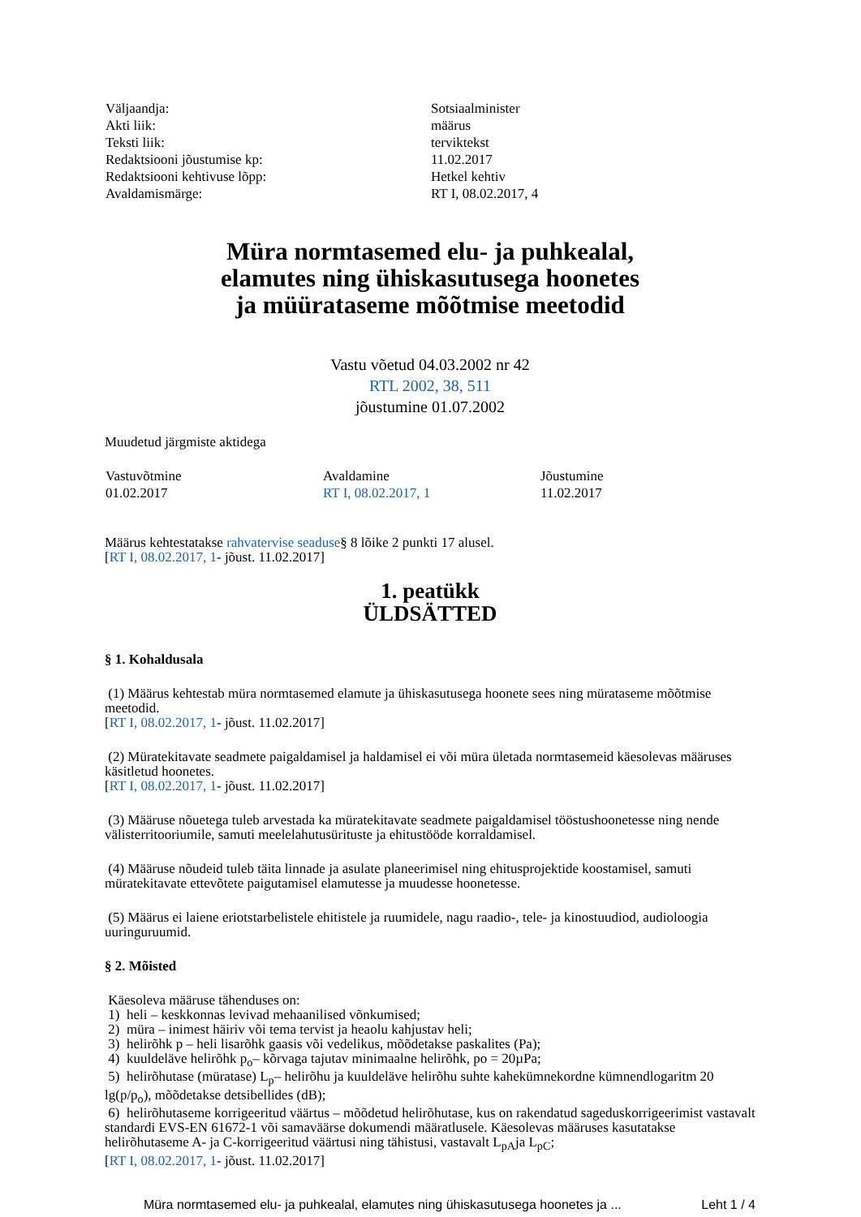| Väljaandja: | Sotsiaalminister |
| Akti liik: | määrus |
| Teksti liik: | terviktekst |
| Redaktsiooni jõustumise kp: | 11.02.2017 |
| Redaktsiooni kehtivuse lõpp: | Hetkel kehtiv |
| Avaldamismärge: | RT I, 08.02.2017, 4 |
Müra normtasemed elu- ja puhkealal,
elamutes ning ühiskasutusega hoonetes
ja müürataseme mõõtmise meetodid
Vastu võetud 04.03.2002 nr 42
RTL 2002, 38, 511
jõustumine 01.07.2002
Muudetud järgmiste aktidega
| Vastuvõtmine | Avaldamine | Jõustumine |
| 01.02.2017 | RT I, 08.02.2017, 1 | 11.02.2017 |
Määrus kehtestatakse rahvatervise seaduse§ 8 lõike 2 punkti 17 alusel.
[RT I, 08.02.2017, 1- jõust. 11.02.2017]
1. peatükk
ÜLDSÄTTED
§ 1. Kohaldusala
(1) Määrus kehtestab müra normtasemed elamute ja ühiskasutusega hoonete sees ning mürataseme mõõtmise meetodid.
[RT I, 08.02.2017, 1- jõust. 11.02.2017]
(2) Müratekitavate seadmete paigaldamisel ja haldamisel ei või müra ületada normtasemeid käesolevas määruses käsitletud hoonetes.
[RT I, 08.02.2017, 1- jõust. 11.02.2017]
(3) Määruse nõuetega tuleb arvestada ka müratekitavate seadmete paigaldamisel tööstushoonetesse ning nende välisterritooriumile, samuti meelelahutusürituste ja ehitustööde korraldamisel.
(4) Määruse nõudeid tuleb täita linnade ja asulate planeerimisel ning ehitusprojektide koostamisel, samuti müratekitavate ettevõtete paigutamisel elamutesse ja muudesse hoonetesse.
(5) Määrus ei laiene eriotstarbelistele ehitistele ja ruumidele, nagu raadio-, tele- ja kinostuudiod, audioloogia uuringuruumid.
§ 2. Mõisted
Käesoleva määruse tähenduses on:
1) heli – keskkonnas levivad mehaanilised võnkumised;
2) müra – inimest häiriv või tema tervist ja heaolu kahjustav heli;
3) helirõhk p – heli lisarõhk gaasis või vedelikus, mõõdetakse paskalites (Pa);
4) kuuldeläve helirõhk p<sub>o</sub>– kõrvaga tajutav minimaalne helirõhk, po = 20µPa;
5) helirõhutase (müratase) L<sub>p</sub>– helirõhu ja kuuldeläve helirõhu suhte kahekümnekordne kümnendlogaritm 20 lg(p/p<sub>o</sub>), mõõdetakse detsibellides (dB);
6) helirõhutaseme korrigeeritud väärtus – mõõdetud helirõhutase, kus on rakendatud sageduskorrigeerimist vastavalt standardi EVS-EN 61672-1 või samaväärse dokumendi määratlusele. Käesolevas määruses kasutatakse helirõhutaseme A- ja C-korrigeeritud väärtusi ning tähistusi, vastavalt L<sub>pA</sub>ja L<sub>pC</sub>;
[RT I, 08.02.2017, 1- jõust. 11.02.2017]
Müra normtasemed elu- ja puhkealal, elamutes ning ühiskasutusega hoonetes ja ... Leht 1 / 4